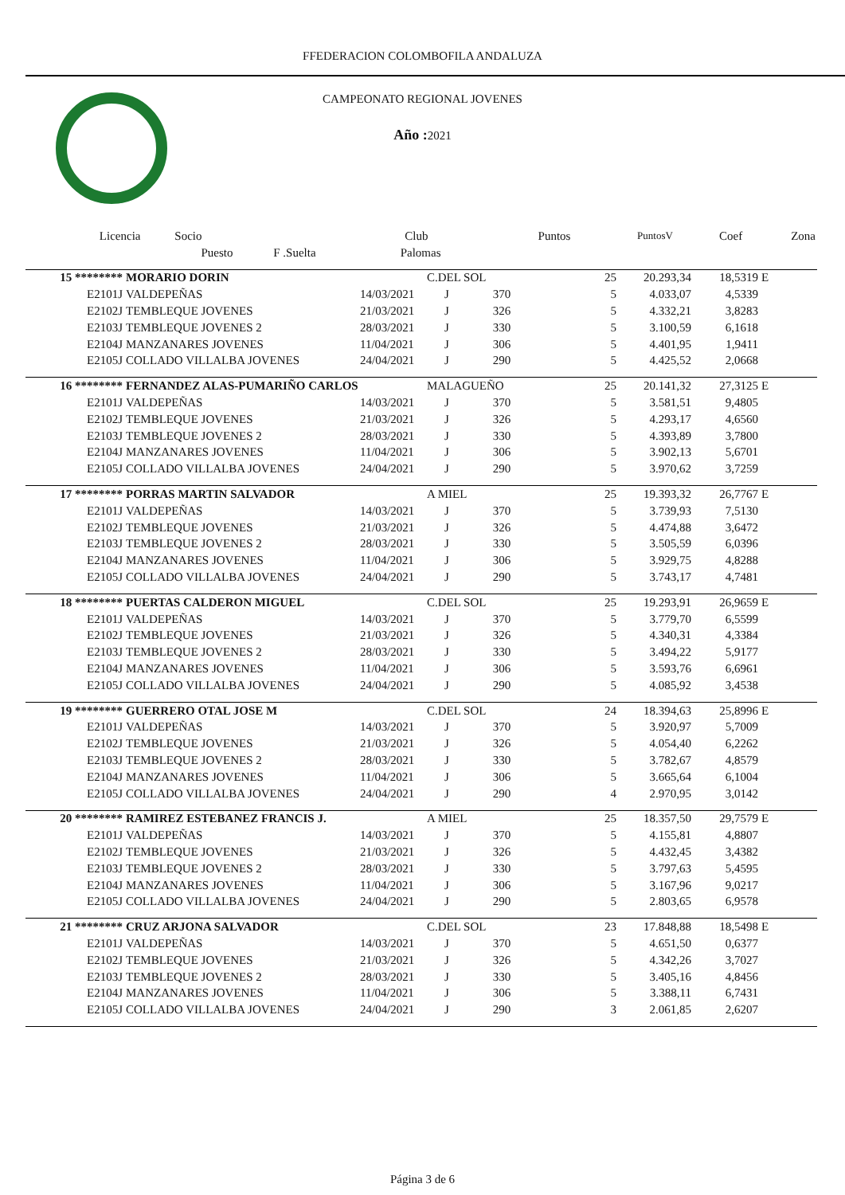FFEDERACION COLOMBOFILA ANDALUZA
CAMPEONATO REGIONAL JOVENES
Año : 2021
| Licencia | Socio | | Club | | Puntos | PuntosV | Coef | Zona |
| --- | --- | --- | --- | --- | --- | --- | --- | --- |
| | Puesto | F .Suelta | | Palomas | | | | |
| 15 ******** | MORARIO DORIN | | C.DEL SOL | | 25 | 20.293,34 | 18,5319 | E |
| E2101J | VALDEPEÑAS | 14/03/2021 | J | 370 | 5 | 4.033,07 | 4,5339 | |
| E2102J | TEMBLEQUE JOVENES | 21/03/2021 | J | 326 | 5 | 4.332,21 | 3,8283 | |
| E2103J | TEMBLEQUE JOVENES 2 | 28/03/2021 | J | 330 | 5 | 3.100,59 | 6,1618 | |
| E2104J | MANZANARES JOVENES | 11/04/2021 | J | 306 | 5 | 4.401,95 | 1,9411 | |
| E2105J | COLLADO VILLALBA JOVENES | 24/04/2021 | J | 290 | 5 | 4.425,52 | 2,0668 | |
| 16 ******** | FERNANDEZ ALAS-PUMARIÑO CARLOS | | MALAGUEÑO | | 25 | 20.141,32 | 27,3125 | E |
| E2101J | VALDEPEÑAS | 14/03/2021 | J | 370 | 5 | 3.581,51 | 9,4805 | |
| E2102J | TEMBLEQUE JOVENES | 21/03/2021 | J | 326 | 5 | 4.293,17 | 4,6560 | |
| E2103J | TEMBLEQUE JOVENES 2 | 28/03/2021 | J | 330 | 5 | 4.393,89 | 3,7800 | |
| E2104J | MANZANARES JOVENES | 11/04/2021 | J | 306 | 5 | 3.902,13 | 5,6701 | |
| E2105J | COLLADO VILLALBA JOVENES | 24/04/2021 | J | 290 | 5 | 3.970,62 | 3,7259 | |
| 17 ******** | PORRAS MARTIN SALVADOR | | A MIEL | | 25 | 19.393,32 | 26,7767 | E |
| E2101J | VALDEPEÑAS | 14/03/2021 | J | 370 | 5 | 3.739,93 | 7,5130 | |
| E2102J | TEMBLEQUE JOVENES | 21/03/2021 | J | 326 | 5 | 4.474,88 | 3,6472 | |
| E2103J | TEMBLEQUE JOVENES 2 | 28/03/2021 | J | 330 | 5 | 3.505,59 | 6,0396 | |
| E2104J | MANZANARES JOVENES | 11/04/2021 | J | 306 | 5 | 3.929,75 | 4,8288 | |
| E2105J | COLLADO VILLALBA JOVENES | 24/04/2021 | J | 290 | 5 | 3.743,17 | 4,7481 | |
| 18 ******** | PUERTAS CALDERON MIGUEL | | C.DEL SOL | | 25 | 19.293,91 | 26,9659 | E |
| E2101J | VALDEPEÑAS | 14/03/2021 | J | 370 | 5 | 3.779,70 | 6,5599 | |
| E2102J | TEMBLEQUE JOVENES | 21/03/2021 | J | 326 | 5 | 4.340,31 | 4,3384 | |
| E2103J | TEMBLEQUE JOVENES 2 | 28/03/2021 | J | 330 | 5 | 3.494,22 | 5,9177 | |
| E2104J | MANZANARES JOVENES | 11/04/2021 | J | 306 | 5 | 3.593,76 | 6,6961 | |
| E2105J | COLLADO VILLALBA JOVENES | 24/04/2021 | J | 290 | 5 | 4.085,92 | 3,4538 | |
| 19 ******** | GUERRERO OTAL JOSE M | | C.DEL SOL | | 24 | 18.394,63 | 25,8996 | E |
| E2101J | VALDEPEÑAS | 14/03/2021 | J | 370 | 5 | 3.920,97 | 5,7009 | |
| E2102J | TEMBLEQUE JOVENES | 21/03/2021 | J | 326 | 5 | 4.054,40 | 6,2262 | |
| E2103J | TEMBLEQUE JOVENES 2 | 28/03/2021 | J | 330 | 5 | 3.782,67 | 4,8579 | |
| E2104J | MANZANARES JOVENES | 11/04/2021 | J | 306 | 5 | 3.665,64 | 6,1004 | |
| E2105J | COLLADO VILLALBA JOVENES | 24/04/2021 | J | 290 | 4 | 2.970,95 | 3,0142 | |
| 20 ******** | RAMIREZ ESTEBANEZ FRANCIS J. | | A MIEL | | 25 | 18.357,50 | 29,7579 | E |
| E2101J | VALDEPEÑAS | 14/03/2021 | J | 370 | 5 | 4.155,81 | 4,8807 | |
| E2102J | TEMBLEQUE JOVENES | 21/03/2021 | J | 326 | 5 | 4.432,45 | 3,4382 | |
| E2103J | TEMBLEQUE JOVENES 2 | 28/03/2021 | J | 330 | 5 | 3.797,63 | 5,4595 | |
| E2104J | MANZANARES JOVENES | 11/04/2021 | J | 306 | 5 | 3.167,96 | 9,0217 | |
| E2105J | COLLADO VILLALBA JOVENES | 24/04/2021 | J | 290 | 5 | 2.803,65 | 6,9578 | |
| 21 ******** | CRUZ ARJONA SALVADOR | | C.DEL SOL | | 23 | 17.848,88 | 18,5498 | E |
| E2101J | VALDEPEÑAS | 14/03/2021 | J | 370 | 5 | 4.651,50 | 0,6377 | |
| E2102J | TEMBLEQUE JOVENES | 21/03/2021 | J | 326 | 5 | 4.342,26 | 3,7027 | |
| E2103J | TEMBLEQUE JOVENES 2 | 28/03/2021 | J | 330 | 5 | 3.405,16 | 4,8456 | |
| E2104J | MANZANARES JOVENES | 11/04/2021 | J | 306 | 5 | 3.388,11 | 6,7431 | |
| E2105J | COLLADO VILLALBA JOVENES | 24/04/2021 | J | 290 | 3 | 2.061,85 | 2,6207 | |
Página 3 de 6